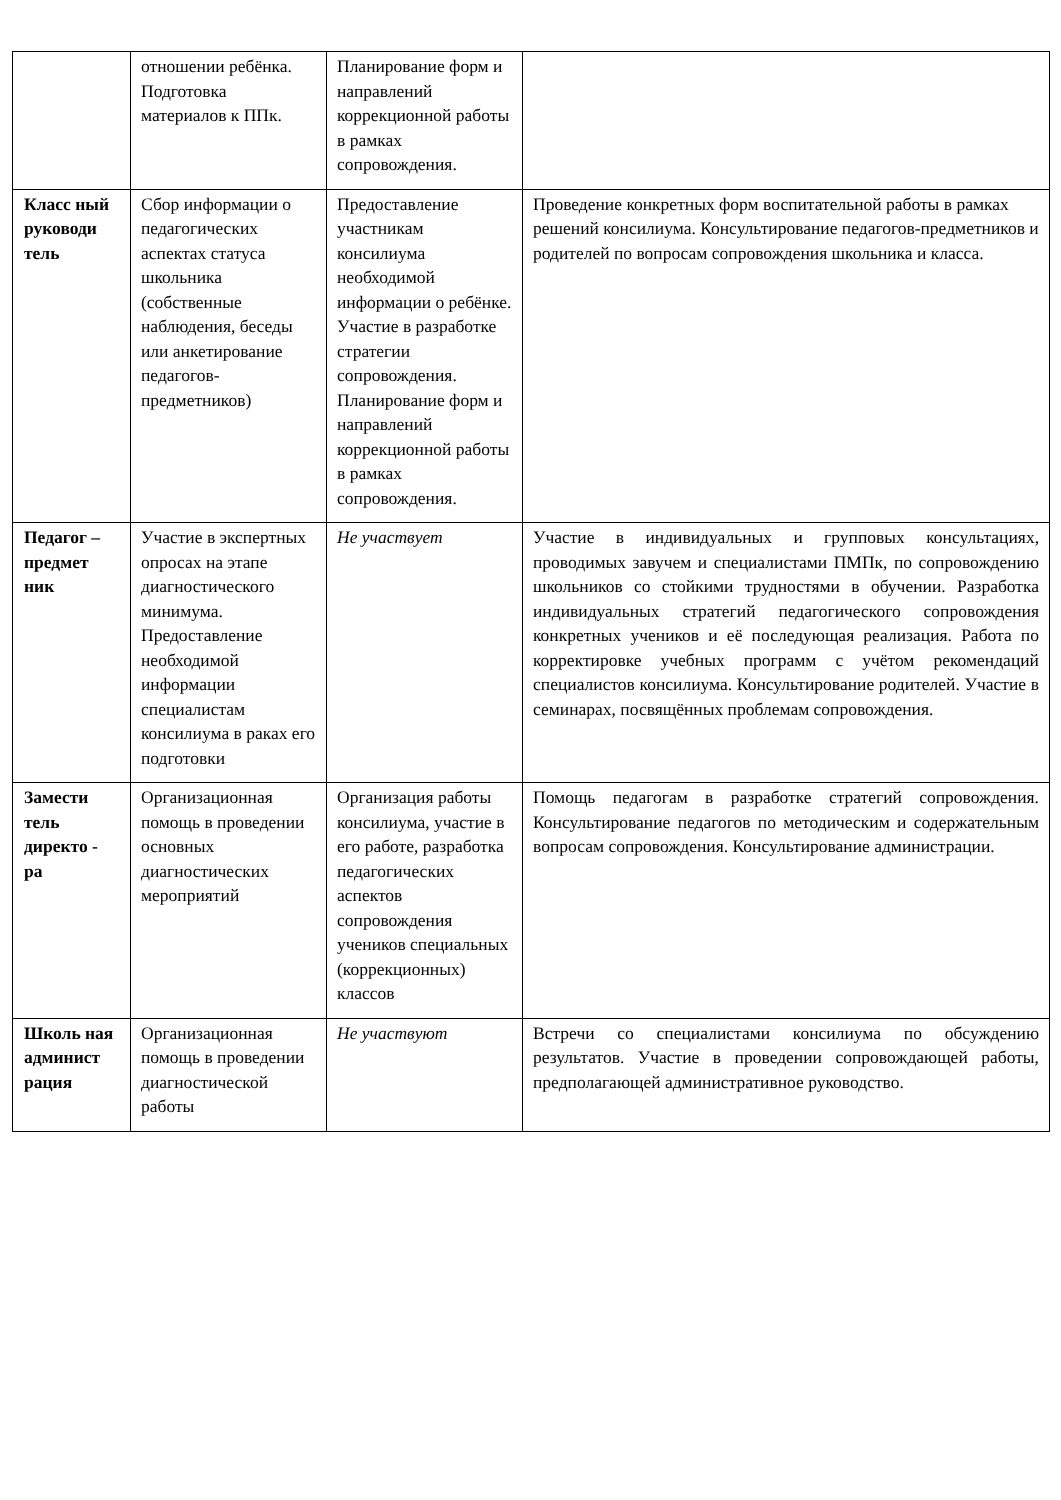| | отношении ребёнка. Подготовка материалов к ППк. | Планирование форм и направлений коррекционной работы в рамках сопровождения. | |
| Класс ный руководи тель | Сбор информации о педагогических аспектах статуса школьника (собственные наблюдения, беседы или анкетирование педагогов-предметников) | Предоставление участникам консилиума необходимой информации о ребёнке. Участие в разработке стратегии сопровождения. Планирование форм и направлений коррекционной работы в рамках сопровождения. | Проведение конкретных форм воспитательной работы в рамках решений консилиума. Консультирование педагогов-предметников и родителей по вопросам сопровождения школьника и класса. |
| Педагог – предмет ник | Участие в экспертных опросах на этапе диагностического минимума. Предоставление необходимой информации специалистам консилиума в раках его подготовки | Не участвует | Участие в индивидуальных и групповых консультациях, проводимых завучем и специалистами ПМПк, по сопровождению школьников со стойкими трудностями в обучении. Разработка индивидуальных стратегий педагогического сопровождения конкретных учеников и её последующая реализация. Работа по корректировке учебных программ с учётом рекомендаций специалистов консилиума. Консультирование родителей. Участие в семинарах, посвящённых проблемам сопровождения. |
| Замести тель директо - ра | Организационная помощь в проведении основных диагностических мероприятий | Организация работы консилиума, участие в его работе, разработка педагогических аспектов сопровождения учеников специальных (коррекционных) классов | Помощь педагогам в разработке стратегий сопровождения. Консультирование педагогов по методическим и содержательным вопросам сопровождения. Консультирование администрации. |
| Школь ная админист рация | Организационная помощь в проведении диагностической работы | Не участвуют | Встречи со специалистами консилиума по обсуждению результатов. Участие в проведении сопровождающей работы, предполагающей административное руководство. |